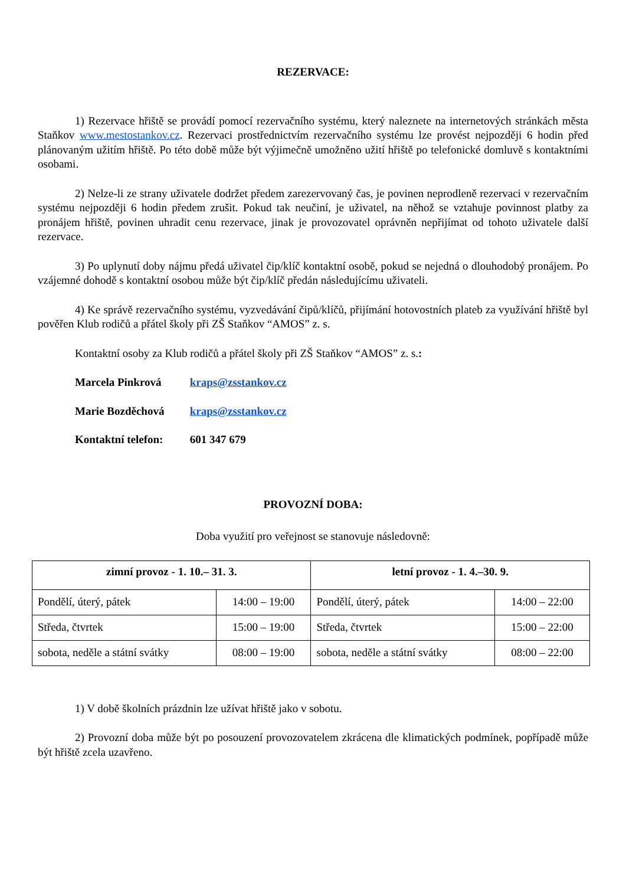REZERVACE:
1) Rezervace hřiště se provádí pomocí rezervačního systému, který naleznete na internetových stránkách města Staňkov www.mestostankov.cz. Rezervaci prostřednictvím rezervačního systému lze provést nejpozději 6 hodin před plánovaným užitím hřiště. Po této době může být výjimečně umožněno užití hřiště po telefonické domluvě s kontaktními osobami.
2) Nelze-li ze strany uživatele dodržet předem zarezervovaný čas, je povinen neprodleně rezervaci v rezervačním systému nejpozději 6 hodin předem zrušit. Pokud tak neučiní, je uživatel, na něhož se vztahuje povinnost platby za pronájem hřiště, povinen uhradit cenu rezervace, jinak je provozovatel oprávněn nepřijímat od tohoto uživatele další rezervace.
3) Po uplynutí doby nájmu předá uživatel čip/klíč kontaktní osobě, pokud se nejedná o dlouhodobý pronájem. Po vzájemné dohodě s kontaktní osobou může být čip/klíč předán následujícímu uživateli.
4) Ke správě rezervačního systému, vyzvedávání čipů/klíčů, přijímání hotovostních plateb za využívání hřiště byl pověřen Klub rodičů a přátel školy při ZŠ Staňkov “AMOS” z. s.
Kontaktní osoby za Klub rodičů a přátel školy při ZŠ Staňkov “AMOS” z. s.:
Marcela Pinkrová kraps@zsstankov.cz
Marie Bozděchová kraps@zsstankov.cz
Kontaktní telefon: 601 347 679
PROVOZNÍ DOBA:
Doba využití pro veřejnost se stanovuje následovně:
| zimní provoz - 1. 10.– 31. 3. | | letní provoz - 1. 4.–30. 9. | |
| --- | --- | --- | --- |
| Pondělí, úterý, pátek | 14:00 – 19:00 | Pondělí, úterý, pátek | 14:00 – 22:00 |
| Středa, čtvrtek | 15:00 – 19:00 | Středa, čtvrtek | 15:00 – 22:00 |
| sobota, neděle a státní svátky | 08:00 – 19:00 | sobota, neděle a státní svátky | 08:00 – 22:00 |
1) V době školních prázdnin lze užívat hřiště jako v sobotu.
2) Provozní doba může být po posouzení provozovatelem zkrácena dle klimatických podmínek, popřípadě může být hřiště zcela uzavřeno.